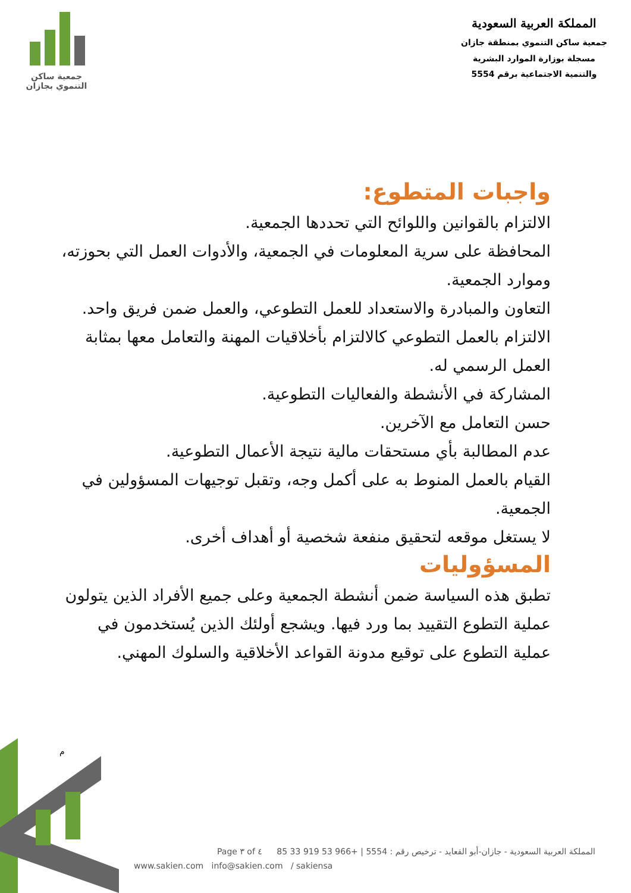جمعية ساكن
التنموي بجازان
المملكة العربية السعودية
جمعية ساكن التنموي بمنطقة جازان
مسجلة بوزارة الموارد البشرية
والتنمية الاجتماعية برقم 5554
واجبات المتطوع:
الالتزام بالقوانين واللوائح التي تحددها الجمعية.
المحافظة على سرية المعلومات في الجمعية، والأدوات العمل التي بحوزته، وموارد الجمعية.
التعاون والمبادرة والاستعداد للعمل التطوعي، والعمل ضمن فريق واحد.
الالتزام بالعمل التطوعي كالالتزام بأخلاقيات المهنة والتعامل معها بمثابة العمل الرسمي له.
المشاركة في الأنشطة والفعاليات التطوعية.
حسن التعامل مع الآخرين.
عدم المطالبة بأي مستحقات مالية نتيجة الأعمال التطوعية.
القيام بالعمل المنوط به على أكمل وجه، وتقبل توجيهات المسؤولين في الجمعية.
لا يستغل موقعه لتحقيق منفعة شخصية أو أهداف أخرى.
المسؤوليات
تطبق هذه السياسة ضمن أنشطة الجمعية وعلى جميع الأفراد الذين يتولون عملية التطوع التقييد بما ورد فيها. ويشجع أولئك الذين يُستخدمون في عملية التطوع على توقيع مدونة القواعد الأخلاقية والسلوك المهني.
م
المملكة العربية السعودية - جازان-أبو القعايد - ترخيص رقم : 5554 | +966 53 919 33 85 Page ٣ of ٤
www.sakien.com info@sakien.com / sakiensa